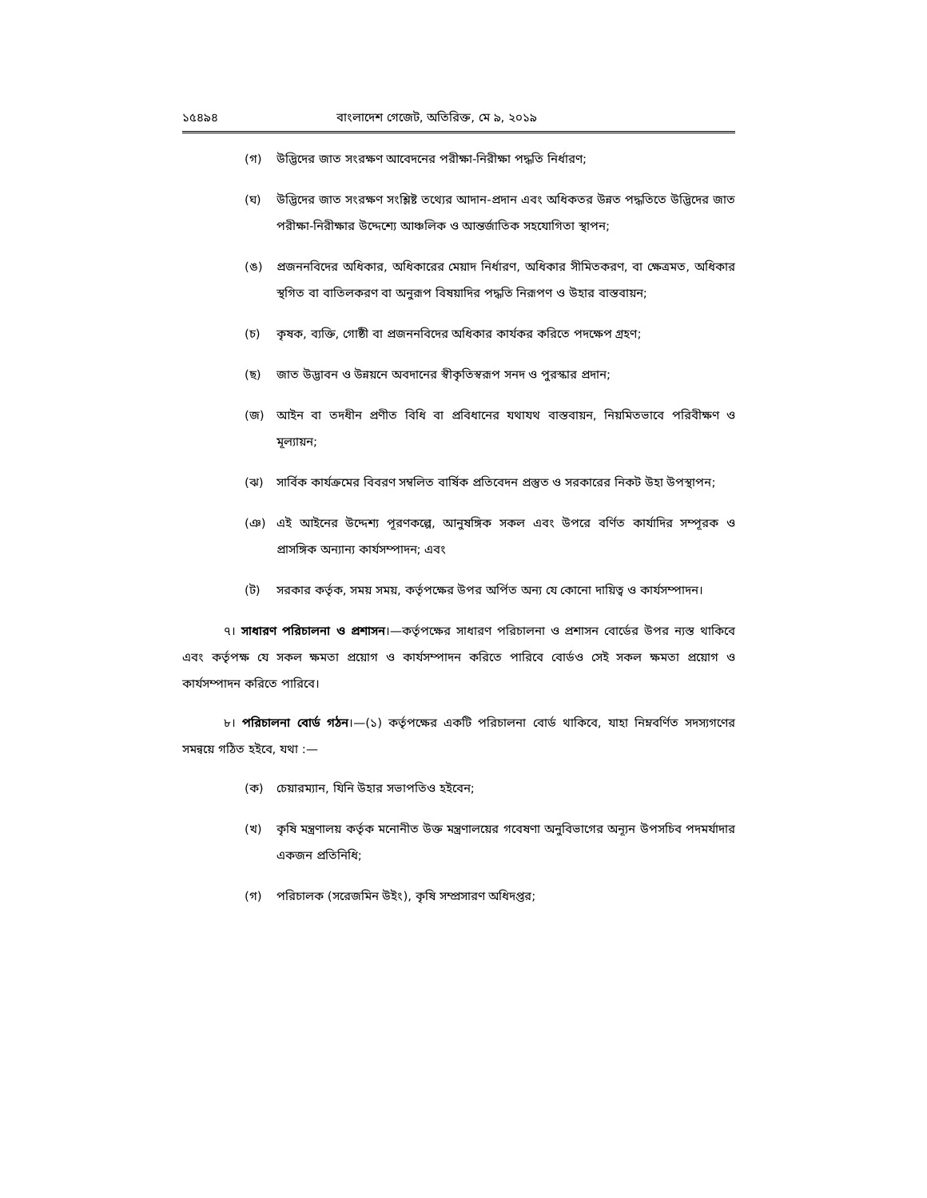১৫৪৯৪ বাংলাদেশ গেজেট, অতিরিক্ত, মে ৯, ২০১৯
(গ) উদ্ভিদের জাত সংরক্ষণ আবেদনের পরীক্ষা-নিরীক্ষা পদ্ধতি নির্ধারণ;
(ঘ) উদ্ভিদের জাত সংরক্ষণ সংশ্লিষ্ট তথ্যের আদান-প্রদান এবং অধিকতর উন্নত পদ্ধতিতে উদ্ভিদের জাত পরীক্ষা-নিরীক্ষার উদ্দেশ্যে আঞ্চলিক ও আন্তর্জাতিক সহযোগিতা স্থাপন;
(ঙ) প্রজননবিদের অধিকার, অধিকারের মেয়াদ নির্ধারণ, অধিকার সীমিতকরণ, বা ক্ষেত্রমত, অধিকার স্থগিত বা বাতিলকরণ বা অনুরূপ বিষয়াদির পদ্ধতি নিরূপণ ও উহার বাস্তবায়ন;
(চ) কৃষক, ব্যক্তি, গোষ্ঠী বা প্রজননবিদের অধিকার কার্যকর করিতে পদক্ষেপ গ্রহণ;
(ছ) জাত উদ্ভাবন ও উন্নয়নে অবদানের স্বীকৃতিস্বরূপ সনদ ও পুরস্কার প্রদান;
(জ) আইন বা তদধীন প্রণীত বিধি বা প্রবিধানের যথাযথ বাস্তবায়ন, নিয়মিতভাবে পরিবীক্ষণ ও মূল্যায়ন;
(ঝ) সার্বিক কার্যক্রমের বিবরণ সম্বলিত বার্ষিক প্রতিবেদন প্রস্তুত ও সরকারের নিকট উহা উপস্থাপন;
(ঞ) এই আইনের উদ্দেশ্য পূরণকল্পে, আনুষঙ্গিক সকল এবং উপরে বর্ণিত কার্যাদির সম্পূরক ও প্রাসঙ্গিক অন্যান্য কার্যসম্পাদন; এবং
(ট) সরকার কর্তৃক, সময় সময়, কর্তৃপক্ষের উপর অর্পিত অন্য যে কোনো দায়িত্ব ও কার্যসম্পাদন।
৭। সাধারণ পরিচালনা ও প্রশাসন।—কর্তৃপক্ষের সাধারণ পরিচালনা ও প্রশাসন বোর্ডের উপর ন্যস্ত থাকিবে এবং কর্তৃপক্ষ যে সকল ক্ষমতা প্রয়োগ ও কার্যসম্পাদন করিতে পারিবে বোর্ডও সেই সকল ক্ষমতা প্রয়োগ ও কার্যসম্পাদন করিতে পারিবে।
৮। পরিচালনা বোর্ড গঠন।—(১) কর্তৃপক্ষের একটি পরিচালনা বোর্ড থাকিবে, যাহা নিম্নবর্ণিত সদস্যগণের সমন্বয়ে গঠিত হইবে, যথা :—
(ক) চেয়ারম্যান, যিনি উহার সভাপতিও হইবেন;
(খ) কৃষি মন্ত্রণালয় কর্তৃক মনোনীত উক্ত মন্ত্রণালয়ের গবেষণা অনুবিভাগের অন্যূন উপসচিব পদমর্যাদার একজন প্রতিনিধি;
(গ) পরিচালক (সরেজমিন উইং), কৃষি সম্প্রসারণ অধিদপ্তর;